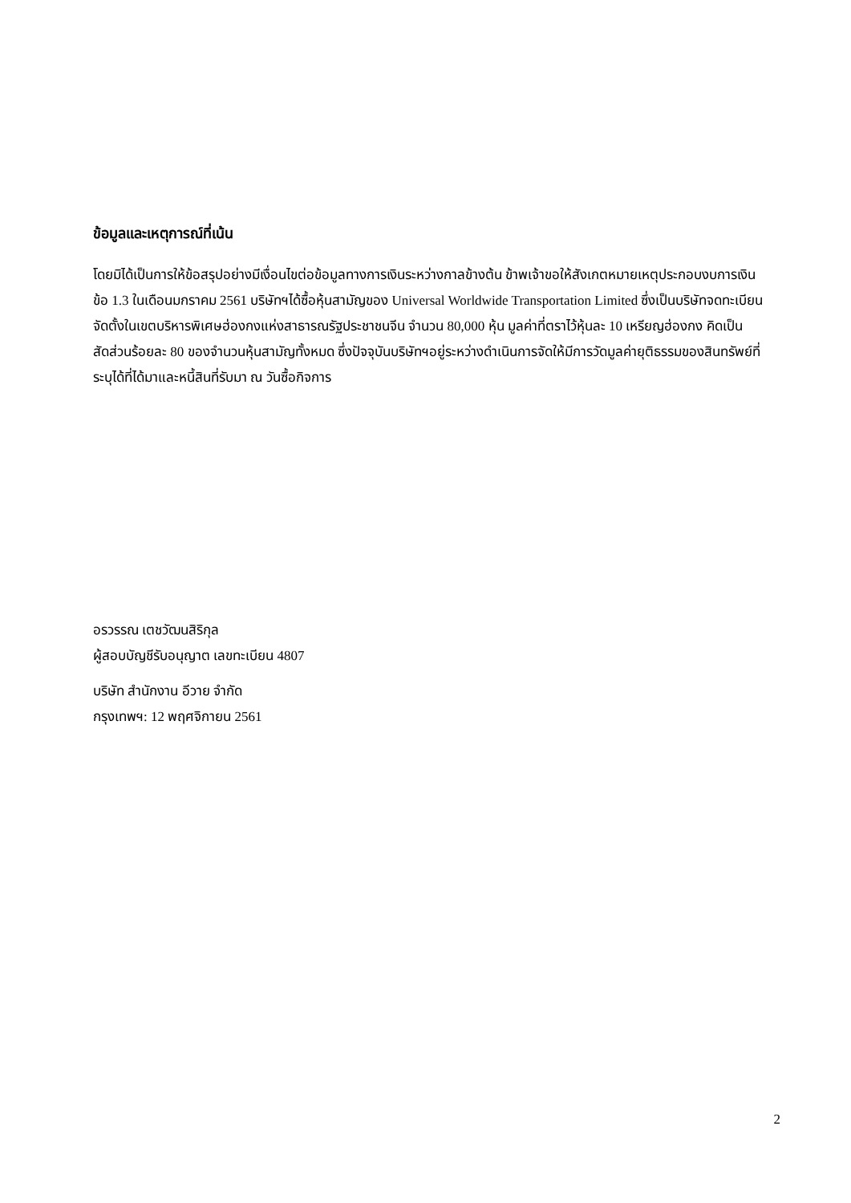ข้อมูลและเหตุการณ์ที่เน้น
โดยมิได้เป็นการให้ข้อสรุปอย่างมีเงื่อนไขต่อข้อมูลทางการเงินระหว่างกาลข้างต้น ข้าพเจ้าขอให้สังเกตหมายเหตุประกอบงบการเงินข้อ 1.3 ในเดือนมกราคม 2561 บริษัทฯได้ซื้อหุ้นสามัญของ Universal Worldwide Transportation Limited ซึ่งเป็นบริษัทจดทะเบียนจัดตั้งในเขตบริหารพิเศษฮ่องกงแห่งสาธารณรัฐประชาชนจีน จำนวน 80,000 หุ้น มูลค่าที่ตราไว้หุ้นละ 10 เหรียญฮ่องกง คิดเป็นสัดส่วนร้อยละ 80 ของจำนวนหุ้นสามัญทั้งหมด ซึ่งปัจจุบันบริษัทฯอยู่ระหว่างดำเนินการจัดให้มีการวัดมูลค่ายุติธรรมของสินทรัพย์ที่ระบุได้ที่ได้มาและหนี้สินที่รับมา ณ วันซื้อกิจการ
อรวรรณ เตชวัฒนสิริกุล
ผู้สอบบัญชีรับอนุญาต เลขทะเบียน 4807
บริษัท สำนักงาน อีวาย จำกัด
กรุงเทพฯ: 12 พฤศจิกายน 2561
2